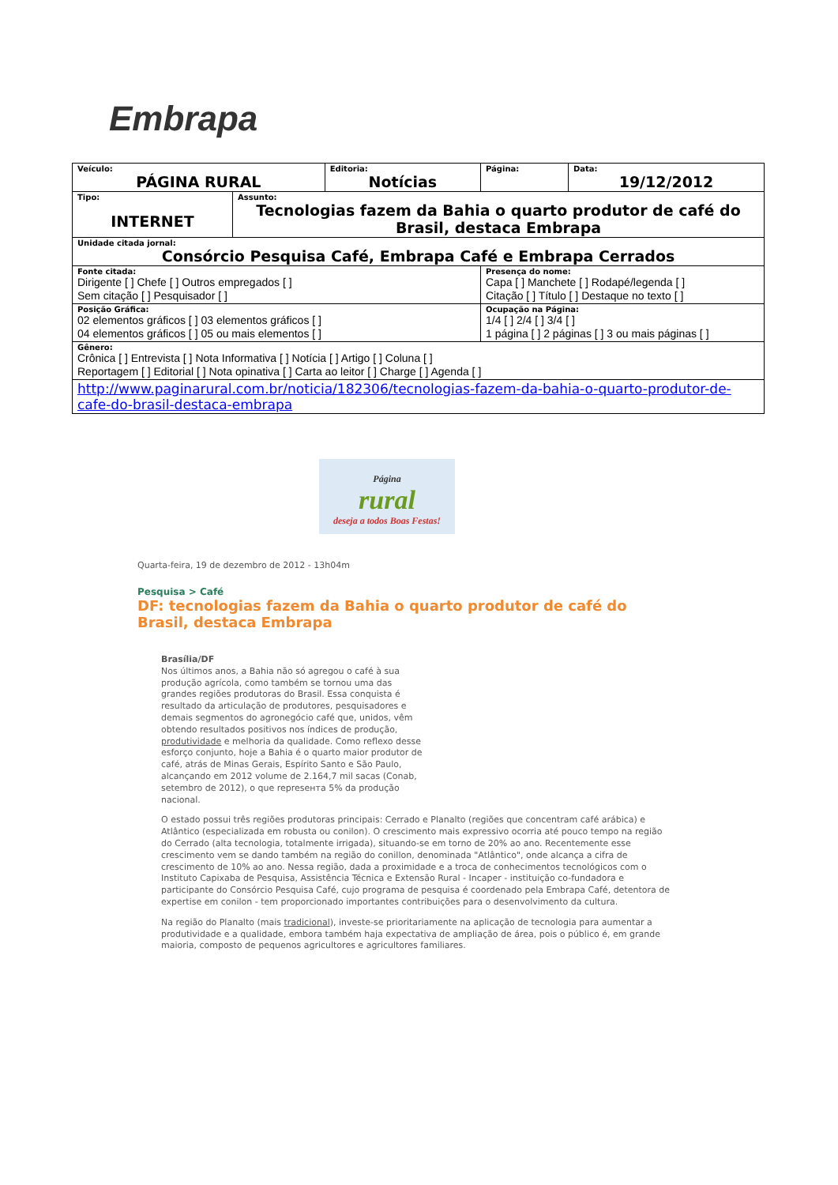Embrapa
| Veículo: PÁGINA RURAL | | Editoria: Notícias | Página: | Data: 19/12/2012 |
| Tipo: INTERNET | Assunto: Tecnologias fazem da Bahia o quarto produtor de café do Brasil, destaca Embrapa | | | |
| Unidade citada jornal: Consórcio Pesquisa Café, Embrapa Café e Embrapa Cerrados | | | | |
| Fonte citada: Dirigente [ ] Chefe [ ] Outros empregados [ ] Sem citação [ ] Pesquisador [ ] | | | Presença do nome: Capa [ ] Manchete [ ] Rodapé/legenda [ ] Citação [ ] Título [ ] Destaque no texto [ ] | |
| Posição Gráfica: 02 elementos gráficos [ ] 03 elementos gráficos [ ] 04 elementos gráficos [ ] 05 ou mais elementos [ ] | | | Ocupação na Página: 1/4 [ ] 2/4 [ ] 3/4 [ ] 1 página [ ] 2 páginas [ ] 3 ou mais páginas [ ] | |
| Gênero: Crônica [ ] Entrevista [ ] Nota Informativa [ ] Notícia [ ] Artigo [ ] Coluna [ ] Reportagem [ ] Editorial [ ] Nota opinativa [ ] Carta ao leitor [ ] Charge [ ] Agenda [ ] | | | | |
| http://www.paginarural.com.br/noticia/182306/tecnologias-fazem-da-bahia-o-quarto-produtor-de-cafe-do-brasil-destaca-embrapa | | | | |
Página
rural
deseja a todos Boas Festas!
Quarta-feira, 19 de dezembro de 2012 - 13h04m
Pesquisa > Café
DF: tecnologias fazem da Bahia o quarto produtor de café do Brasil, destaca Embrapa
Brasília/DF
Nos últimos anos, a Bahia não só agregou o café à sua produção agrícola, como também se tornou uma das grandes regiões produtoras do Brasil. Essa conquista é resultado da articulação de produtores, pesquisadores e demais segmentos do agronegócio café que, unidos, vêm obtendo resultados positivos nos índices de produção, produtividade e melhoria da qualidade. Como reflexo desse esforço conjunto, hoje a Bahia é o quarto maior produtor de café, atrás de Minas Gerais, Espírito Santo e São Paulo, alcançando em 2012 volume de 2.164,7 mil sacas (Conab, setembro de 2012), o que represента 5% da produção nacional.
O estado possui três regiões produtoras principais: Cerrado e Planalto (regiões que concentram café arábica) e Atlântico (especializada em robusta ou conilon). O crescimento mais expressivo ocorria até pouco tempo na região do Cerrado (alta tecnologia, totalmente irrigada), situando-se em torno de 20% ao ano. Recentemente esse crescimento vem se dando também na região do conillon, denominada "Atlântico", onde alcança a cifra de crescimento de 10% ao ano. Nessa região, dada a proximidade e a troca de conhecimentos tecnológicos com o Instituto Capixaba de Pesquisa, Assistência Técnica e Extensão Rural - Incaper - instituição co-fundadora e participante do Consórcio Pesquisa Café, cujo programa de pesquisa é coordenado pela Embrapa Café, detentora de expertise em conilon - tem proporcionado importantes contribuições para o desenvolvimento da cultura.
Na região do Planalto (mais tradicional), investe-se prioritariamente na aplicação de tecnologia para aumentar a produtividade e a qualidade, embora também haja expectativa de ampliação de área, pois o público é, em grande maioria, composto de pequenos agricultores e agricultores familiares.